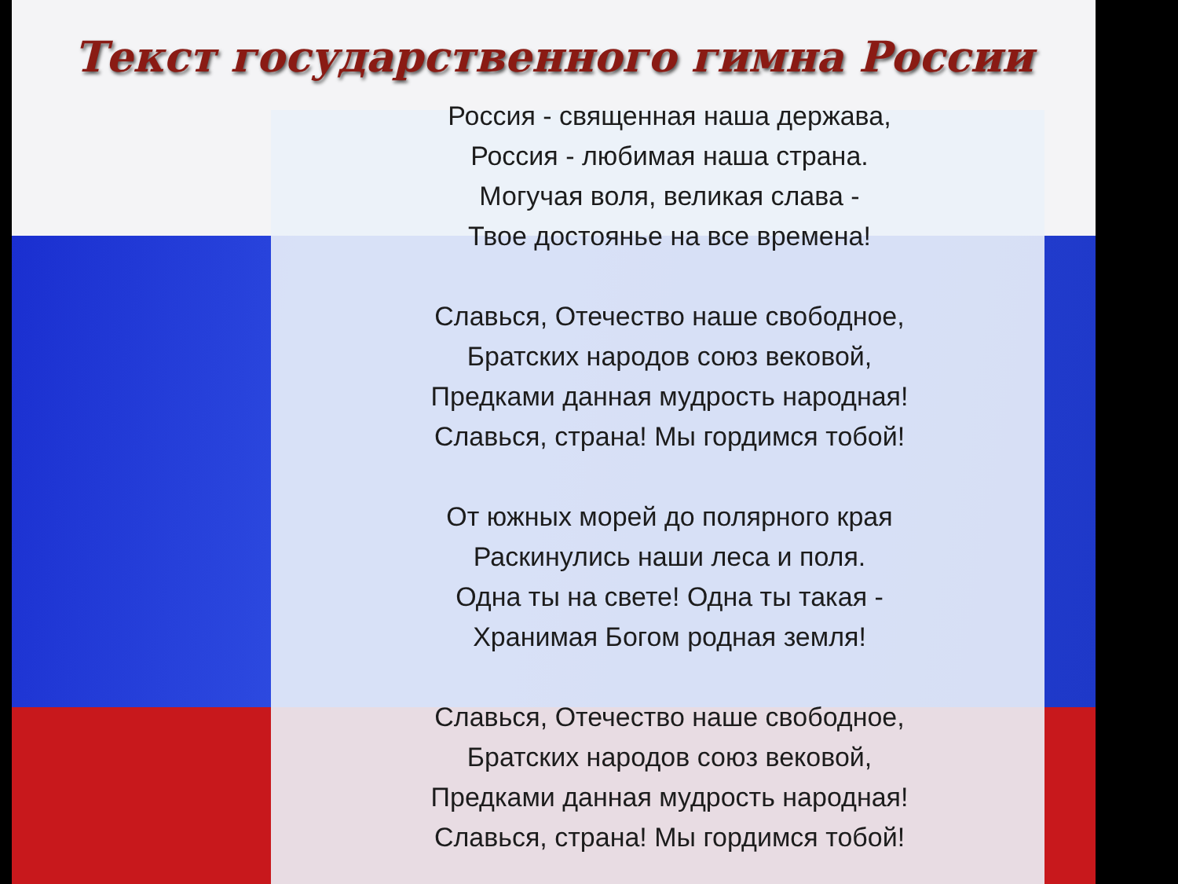Текст государственного гимна России
Россия - священная наша держава,
Россия - любимая наша страна.
Могучая воля, великая слава -
Твое достоянье на все времена!
Славься, Отечество наше свободное,
Братских народов союз вековой,
Предками данная мудрость народная!
Славься, страна! Мы гордимся тобой!
От южных морей до полярного края
Раскинулись наши леса и поля.
Одна ты на свете! Одна ты такая -
Хранимая Богом родная земля!
Славься, Отечество наше свободное,
Братских народов союз вековой,
Предками данная мудрость народная!
Славься, страна! Мы гордимся тобой!